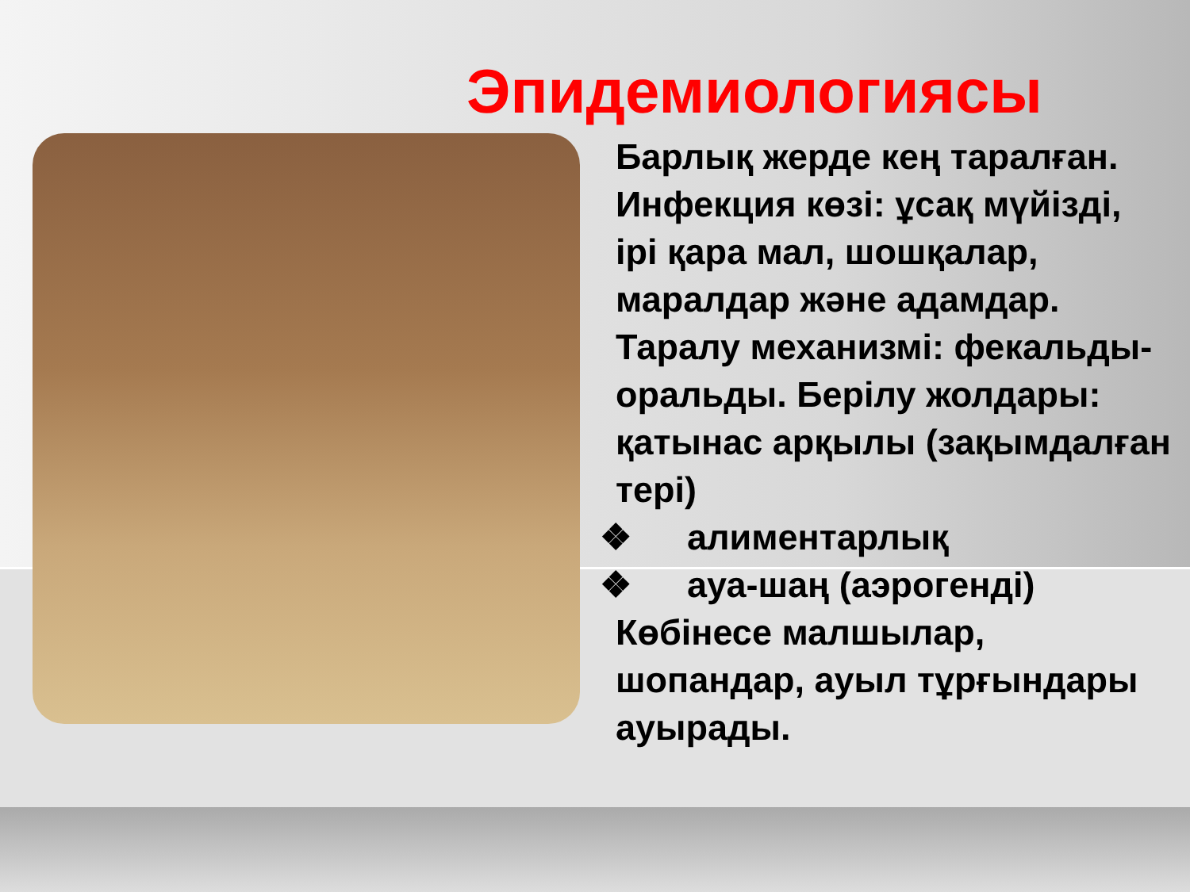Эпидемиологиясы
Барлық жерде кең таралған. Инфекция көзі: ұсақ мүйізді, ірі қара мал, шошқалар, маралдар және адамдар. Таралу механизмі: фекальды-оральды. Берілу жолдары: қатынас арқылы (зақымдалған тері)
❖ алиментарлық
❖ ауа-шаң (аэрогенді)
Көбінесе малшылар, шопандар, ауыл тұрғындары ауырады.